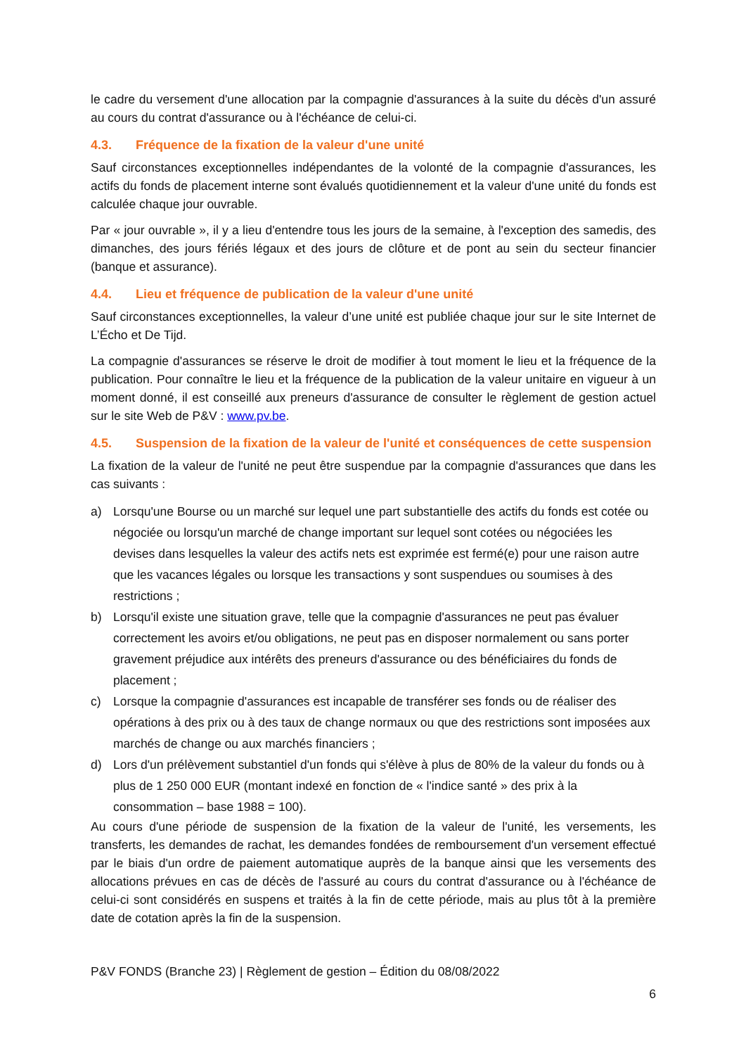le cadre du versement d'une allocation par la compagnie d'assurances à la suite du décès d'un assuré au cours du contrat d'assurance ou à l'échéance de celui-ci.
4.3. Fréquence de la fixation de la valeur d'une unité
Sauf circonstances exceptionnelles indépendantes de la volonté de la compagnie d'assurances, les actifs du fonds de placement interne sont évalués quotidiennement et la valeur d'une unité du fonds est calculée chaque jour ouvrable.
Par « jour ouvrable », il y a lieu d'entendre tous les jours de la semaine, à l'exception des samedis, des dimanches, des jours fériés légaux et des jours de clôture et de pont au sein du secteur financier (banque et assurance).
4.4. Lieu et fréquence de publication de la valeur d'une unité
Sauf circonstances exceptionnelles, la valeur d’une unité est publiée chaque jour sur le site Internet de L’Écho et De Tijd.
La compagnie d'assurances se réserve le droit de modifier à tout moment le lieu et la fréquence de la publication. Pour connaître le lieu et la fréquence de la publication de la valeur unitaire en vigueur à un moment donné, il est conseillé aux preneurs d'assurance de consulter le règlement de gestion actuel sur le site Web de P&V : www.pv.be.
4.5. Suspension de la fixation de la valeur de l'unité et conséquences de cette suspension
La fixation de la valeur de l'unité ne peut être suspendue par la compagnie d'assurances que dans les cas suivants :
a) Lorsqu'une Bourse ou un marché sur lequel une part substantielle des actifs du fonds est cotée ou négociée ou lorsqu'un marché de change important sur lequel sont cotées ou négociées les devises dans lesquelles la valeur des actifs nets est exprimée est fermé(e) pour une raison autre que les vacances légales ou lorsque les transactions y sont suspendues ou soumises à des restrictions ;
b) Lorsqu'il existe une situation grave, telle que la compagnie d'assurances ne peut pas évaluer correctement les avoirs et/ou obligations, ne peut pas en disposer normalement ou sans porter gravement préjudice aux intérêts des preneurs d'assurance ou des bénéficiaires du fonds de placement ;
c) Lorsque la compagnie d'assurances est incapable de transférer ses fonds ou de réaliser des opérations à des prix ou à des taux de change normaux ou que des restrictions sont imposées aux marchés de change ou aux marchés financiers ;
d) Lors d'un prélèvement substantiel d'un fonds qui s'élève à plus de 80% de la valeur du fonds ou à plus de 1 250 000 EUR (montant indexé en fonction de « l'indice santé » des prix à la consommation – base 1988 = 100).
Au cours d'une période de suspension de la fixation de la valeur de l'unité, les versements, les transferts, les demandes de rachat, les demandes fondées de remboursement d'un versement effectué par le biais d'un ordre de paiement automatique auprès de la banque ainsi que les versements des allocations prévues en cas de décès de l'assuré au cours du contrat d'assurance ou à l'échéance de celui-ci sont considérés en suspens et traités à la fin de cette période, mais au plus tôt à la première date de cotation après la fin de la suspension.
P&V FONDS (Branche 23) | Règlement de gestion – Édition du 08/08/2022
6